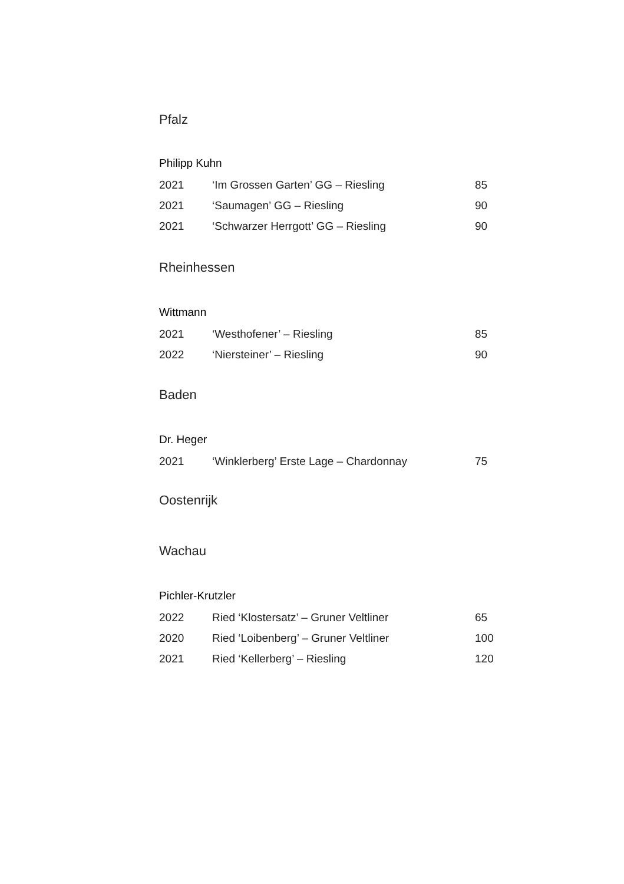Pfalz
Philipp Kuhn
| 2021 | ‘Im Grossen Garten’ GG – Riesling | 85 |
| 2021 | ‘Saumagen’ GG – Riesling | 90 |
| 2021 | ‘Schwarzer Herrgott’ GG – Riesling | 90 |
Rheinhessen
Wittmann
| 2021 | ‘Westhofener’ – Riesling | 85 |
| 2022 | ‘Niersteiner’ – Riesling | 90 |
Baden
Dr. Heger
| 2021 | ‘Winklerberg’ Erste Lage – Chardonnay | 75 |
Oostenrijk
Wachau
Pichler-Krutzler
| 2022 | Ried ‘Klostersatz’ – Gruner Veltliner | 65 |
| 2020 | Ried ‘Loibenberg’ – Gruner Veltliner | 100 |
| 2021 | Ried ‘Kellerberg’ – Riesling | 120 |